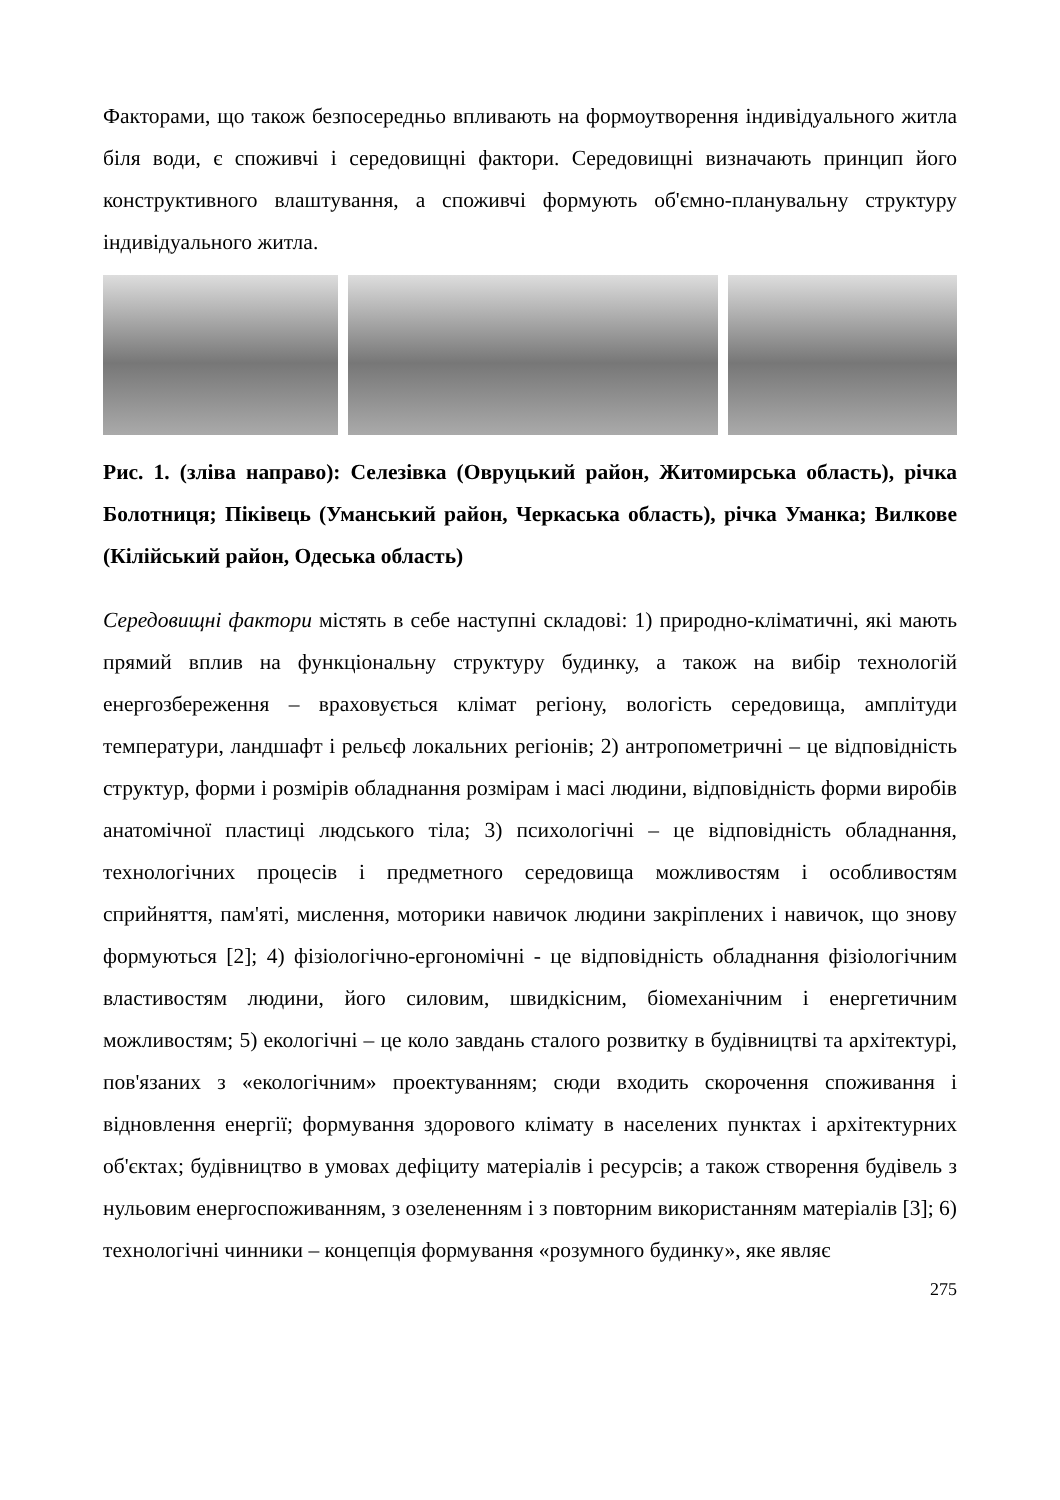Факторами, що також безпосередньо впливають на формоутворення індивідуального житла біля води, є споживчі і середовищні фактори. Середовищні визначають принцип його конструктивного влаштування, а споживчі формують об'ємно-планувальну структуру індивідуального житла.
Рис. 1. (зліва направо): Селезівка (Овруцький район, Житомирська область), річка Болотниця; Піківець (Уманський район, Черкаська область), річка Уманка; Вилкове (Кілійський район, Одеська область)
Середовищні фактори містять в себе наступні складові: 1) природно-кліматичні, які мають прямий вплив на функціональну структуру будинку, а також на вибір технологій енергозбереження – враховується клімат регіону, вологість середовища, амплітуди температури, ландшафт і рельєф локальних регіонів; 2) антропометричні – це відповідність структур, форми і розмірів обладнання розмірам і масі людини, відповідність форми виробів анатомічної пластиці людського тіла; 3) психологічні – це відповідність обладнання, технологічних процесів і предметного середовища можливостям і особливостям сприйняття, пам'яті, мислення, моторики навичок людини закріплених і навичок, що знову формуються [2]; 4) фізіологічно-ергономічні - це відповідність обладнання фізіологічним властивостям людини, його силовим, швидкісним, біомеханічним і енергетичним можливостям; 5) екологічні – це коло завдань сталого розвитку в будівництві та архітектурі, пов'язаних з «екологічним» проектуванням; сюди входить скорочення споживання і відновлення енергії; формування здорового клімату в населених пунктах і архітектурних об'єктах; будівництво в умовах дефіциту матеріалів і ресурсів; а також створення будівель з нульовим енергоспоживанням, з озелененням і з повторним використанням матеріалів [3]; 6) технологічні чинники – концепція формування «розумного будинку», яке являє
275